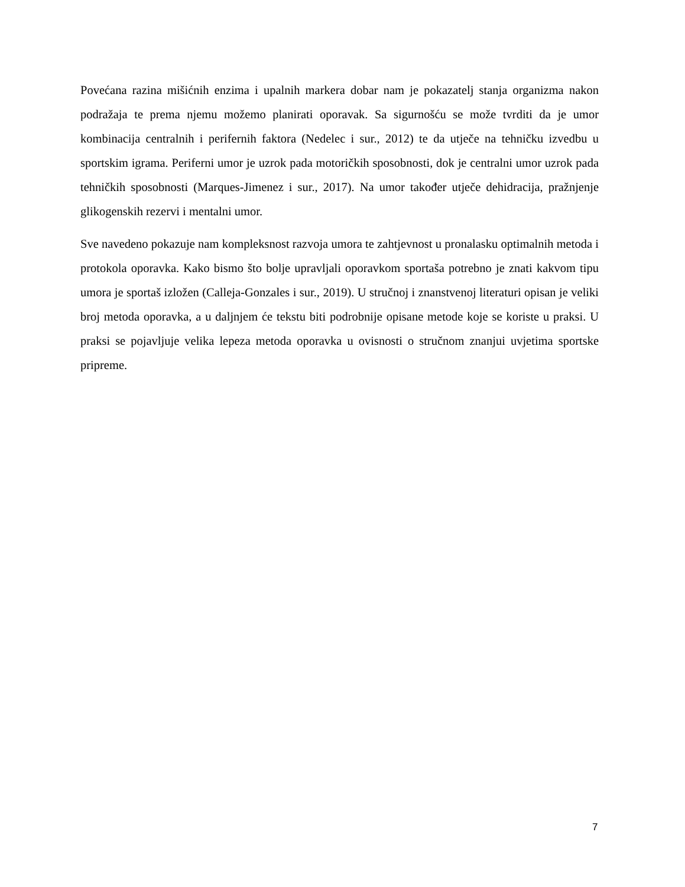Povećana razina mišićnih enzima i upalnih markera dobar nam je pokazatelj stanja organizma nakon podražaja te prema njemu možemo planirati oporavak. Sa sigurnošću se može tvrditi da je umor kombinacija centralnih i perifernih faktora (Nedelec i sur., 2012) te da utječe na tehničku izvedbu u sportskim igrama. Periferni umor je uzrok pada motoričkih sposobnosti, dok je centralni umor uzrok pada tehničkih sposobnosti (Marques-Jimenez i sur., 2017). Na umor također utječe dehidracija, pražnjenje glikogenskih rezervi i mentalni umor.
Sve navedeno pokazuje nam kompleksnost razvoja umora te zahtjevnost u pronalasku optimalnih metoda i protokola oporavka. Kako bismo što bolje upravljali oporavkom sportaša potrebno je znati kakvom tipu umora je sportaš izložen (Calleja-Gonzales i sur., 2019). U stručnoj i znanstvenoj literaturi opisan je veliki broj metoda oporavka, a u daljnjem će tekstu biti podrobnije opisane metode koje se koriste u praksi. U praksi se pojavljuje velika lepeza metoda oporavka u ovisnosti o stručnom znanjui uvjetima sportske pripreme.
7